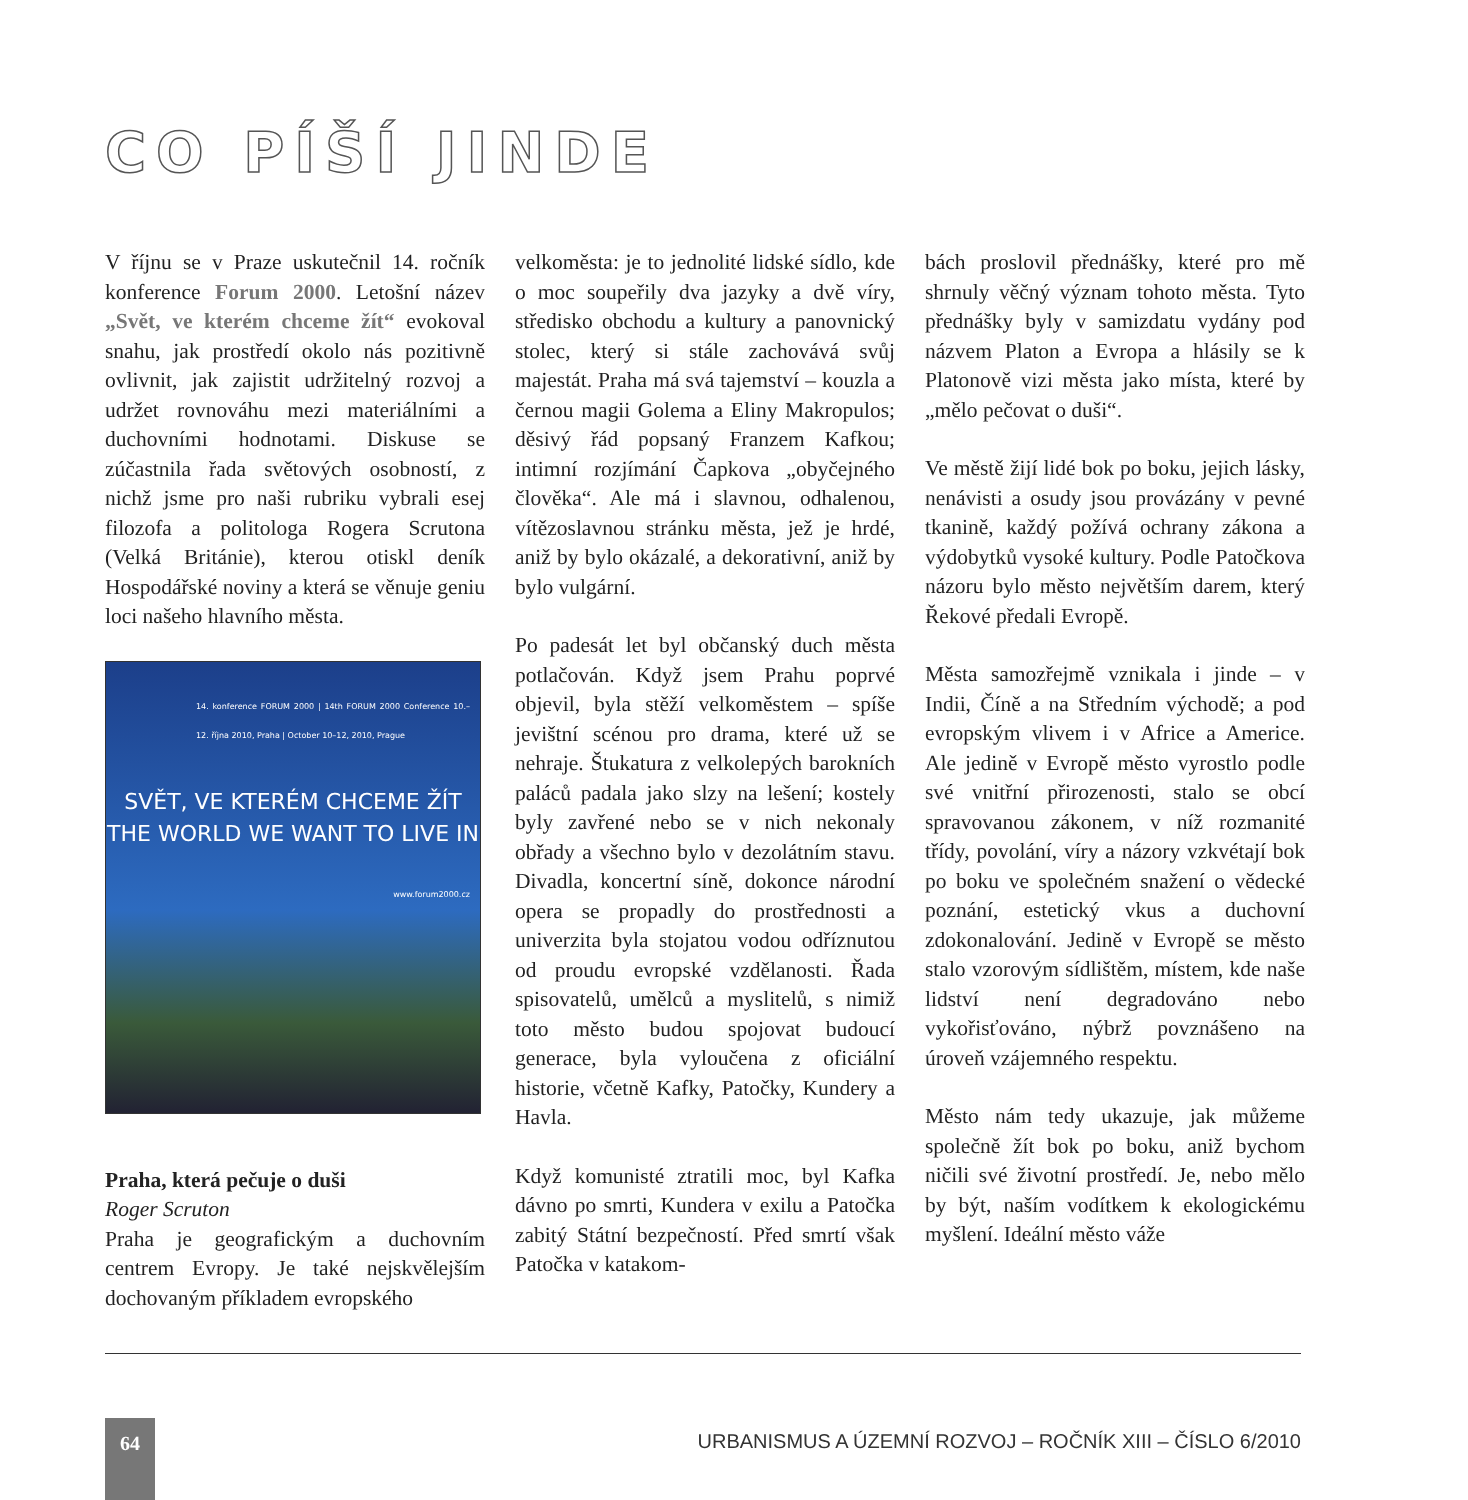CO PÍŠÍ JINDE
V říjnu se v Praze uskutečnil 14. ročník konference Forum 2000. Letošní název „Svět, ve kterém chceme žít“ evokoval snahu, jak prostředí okolo nás pozitivně ovlivnit, jak zajistit udržitelný rozvoj a udržet rovnováhu mezi materiálními a duchovními hodnotami. Diskuse se zúčastnila řada světových osobností, z nichž jsme pro naši rubriku vybrali esej filozofa a politologa Rogera Scrutona (Velká Británie), kterou otiskl deník Hospodářské noviny a která se věnuje geniu loci našeho hlavního města.
14. konference FORUM 2000 | 14th FORUM 2000 Conference 10.–12. října 2010, Praha | October 10–12, 2010, Prague
SVĚT, VE KTERÉM CHCEME ŽÍT
THE WORLD WE WANT TO LIVE IN
www.forum2000.cz
Praha, která pečuje o duši
Roger Scruton
Praha je geografickým a duchovním centrem Evropy. Je také nejskvělejším dochovaným příkladem evropského
velkoměsta: je to jednolité lidské sídlo, kde o moc soupeřily dva jazyky a dvě víry, středisko obchodu a kultury a panovnický stolec, který si stále zachovává svůj majestát. Praha má svá tajemství – kouzla a černou magii Golema a Eliny Makropulos; děsivý řád popsaný Franzem Kafkou; intimní rozjímání Čapkova „obyčejného člověka“. Ale má i slavnou, odhalenou, vítězoslavnou stránku města, jež je hrdé, aniž by bylo okázalé, a dekorativní, aniž by bylo vulgární.
Po padesát let byl občanský duch města potlačován. Když jsem Prahu poprvé objevil, byla stěží velkoměstem – spíše jevištní scénou pro drama, které už se nehraje. Štukatura z velkolepých barokních paláců padala jako slzy na lešení; kostely byly zavřené nebo se v nich nekonaly obřady a všechno bylo v dezolátním stavu. Divadla, koncertní síně, dokonce národní opera se propadly do prostřednosti a univerzita byla stojatou vodou odříznutou od proudu evropské vzdělanosti. Řada spisovatelů, umělců a myslitelů, s nimiž toto město budou spojovat budoucí generace, byla vyloučena z oficiální historie, včetně Kafky, Patočky, Kundery a Havla.
Když komunisté ztratili moc, byl Kafka dávno po smrti, Kundera v exilu a Patočka zabitý Státní bezpečností. Před smrtí však Patočka v katakom-
bách proslovil přednášky, které pro mě shrnuly věčný význam tohoto města. Tyto přednášky byly v samizdatu vydány pod názvem Platon a Evropa a hlásily se k Platonově vizi města jako místa, které by „mělo pečovat o duši“.
Ve městě žijí lidé bok po boku, jejich lásky, nenávisti a osudy jsou provázány v pevné tkanině, každý požívá ochrany zákona a výdobytků vysoké kultury. Podle Patočkova názoru bylo město největším darem, který Řekové předali Evropě.
Města samozřejmě vznikala i jinde – v Indii, Číně a na Středním východě; a pod evropským vlivem i v Africe a Americe. Ale jedině v Evropě město vyrostlo podle své vnitřní přirozenosti, stalo se obcí spravovanou zákonem, v níž rozmanité třídy, povolání, víry a názory vzkvétají bok po boku ve společném snažení o vědecké poznání, estetický vkus a duchovní zdokonalování. Jedině v Evropě se město stalo vzorovým sídlištěm, místem, kde naše lidství není degradováno nebo vykořisťováno, nýbrž povznášeno na úroveň vzájemného respektu.
Město nám tedy ukazuje, jak můžeme společně žít bok po boku, aniž bychom ničili své životní prostředí. Je, nebo mělo by být, naším vodítkem k ekologickému myšlení. Ideální město váže
64
URBANISMUS A ÚZEMNÍ ROZVOJ – ROČNÍK XIII – ČÍSLO 6/2010